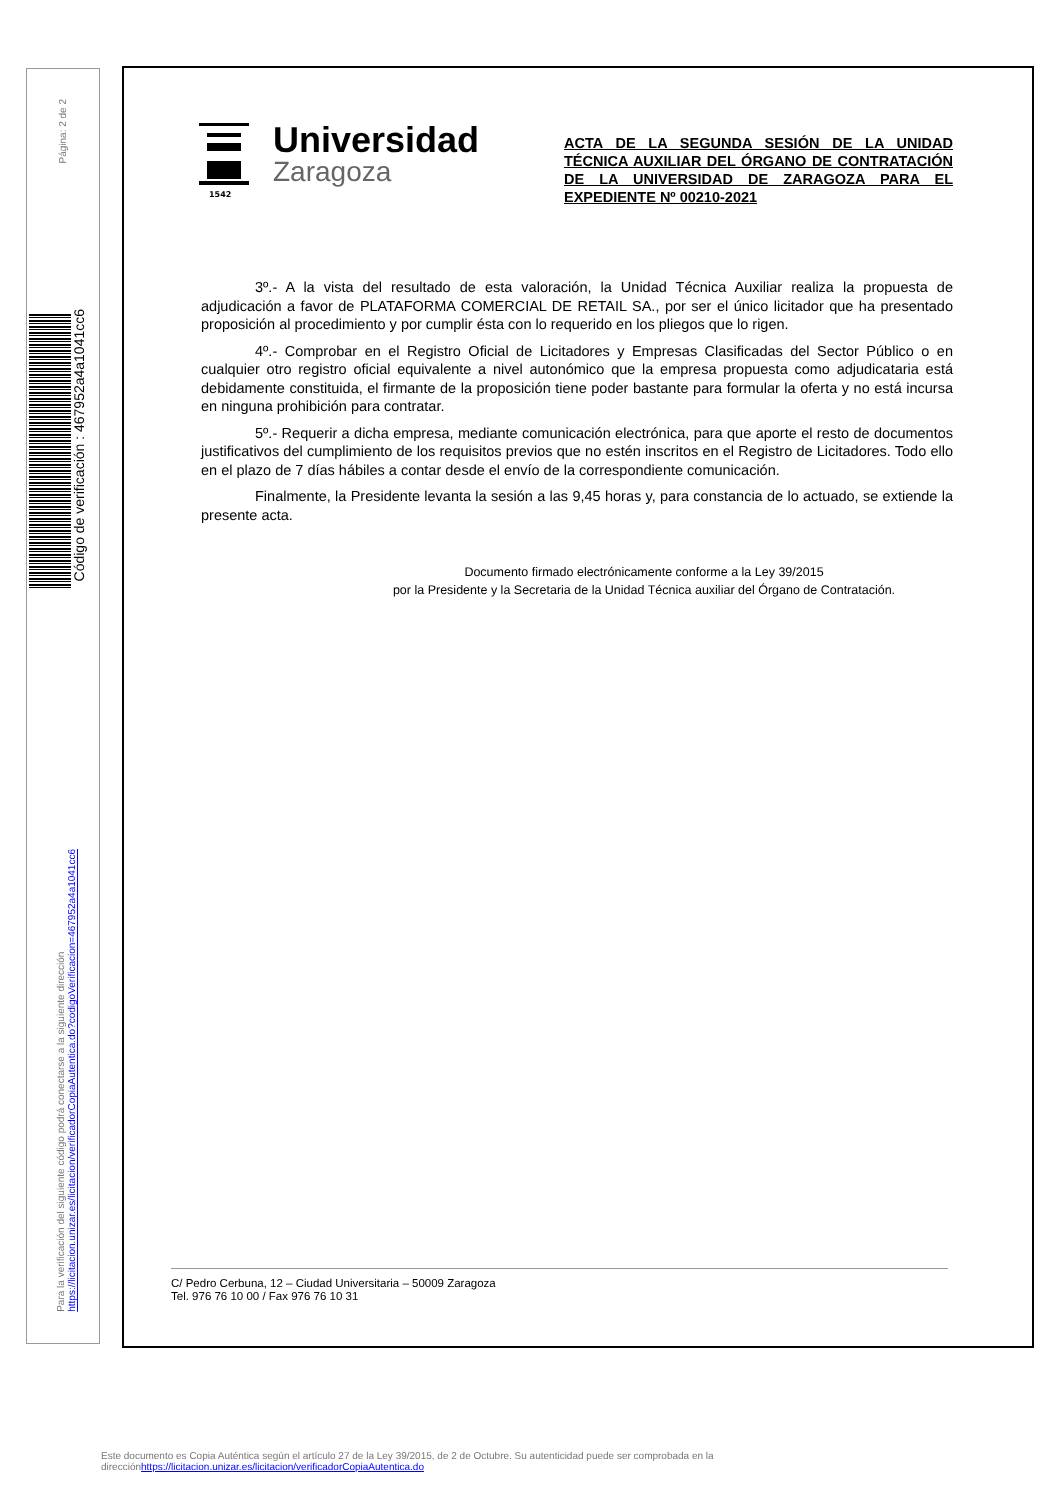Página: 2 de 2
Código de verificación : 467952a4a1041cc6
Para la verificación del siguiente código podrá conectarse a la siguiente dirección
https://licitacion.unizar.es/licitacion/verificadorCopiaAutentica.do?codigoVerificacion=467952a4a1041cc6
1542
Universidad
Zaragoza
ACTA DE LA SEGUNDA SESIÓN DE LA UNIDAD TÉCNICA AUXILIAR DEL ÓRGANO DE CONTRATACIÓN DE LA UNIVERSIDAD DE ZARAGOZA PARA EL EXPEDIENTE Nº 00210-2021
3º.- A la vista del resultado de esta valoración, la Unidad Técnica Auxiliar realiza la propuesta de adjudicación a favor de PLATAFORMA COMERCIAL DE RETAIL SA., por ser el único licitador que ha presentado proposición al procedimiento y por cumplir ésta con lo requerido en los pliegos que lo rigen.
4º.- Comprobar en el Registro Oficial de Licitadores y Empresas Clasificadas del Sector Público o en cualquier otro registro oficial equivalente a nivel autonómico que la empresa propuesta como adjudicataria está debidamente constituida, el firmante de la proposición tiene poder bastante para formular la oferta y no está incursa en ninguna prohibición para contratar.
5º.- Requerir a dicha empresa, mediante comunicación electrónica, para que aporte el resto de documentos justificativos del cumplimiento de los requisitos previos que no estén inscritos en el Registro de Licitadores. Todo ello en el plazo de 7 días hábiles a contar desde el envío de la correspondiente comunicación.
Finalmente, la Presidente levanta la sesión a las 9,45 horas y, para constancia de lo actuado, se extiende la presente acta.
Documento firmado electrónicamente conforme a la Ley 39/2015
por la Presidente y la Secretaria de la Unidad Técnica auxiliar del Órgano de Contratación.
C/ Pedro Cerbuna, 12 – Ciudad Universitaria – 50009 Zaragoza
Tel. 976 76 10 00 / Fax 976 76 10 31
Este documento es Copia Auténtica según el artículo 27 de la Ley 39/2015, de 2 de Octubre. Su autenticidad puede ser comprobada en la
direcciónhttps://licitacion.unizar.es/licitacion/verificadorCopiaAutentica.do